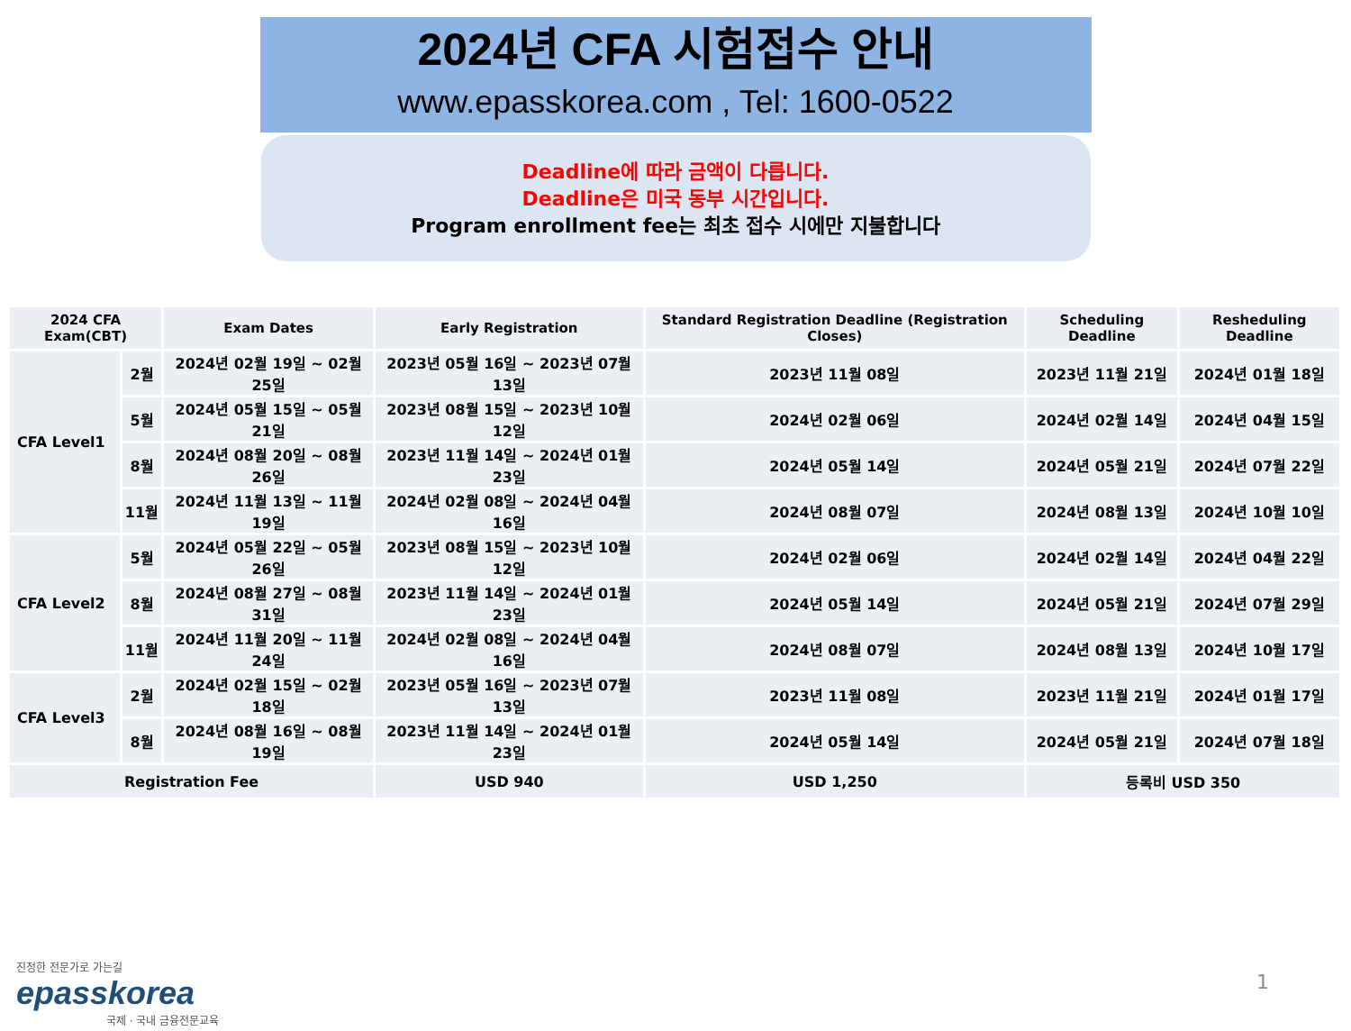2024년 CFA 시험접수 안내
www.epasskorea.com , Tel: 1600-0522
Deadline에 따라 금액이 다릅니다.
Deadline은 미국 동부 시간입니다.
Program enrollment fee는 최초 접수 시에만 지불합니다
| 2024 CFA Exam(CBT) | | Exam Dates | Early Registration | Standard Registration Deadline (Registration Closes) | Scheduling Deadline | Resheduling Deadline |
| --- | --- | --- | --- | --- | --- | --- |
| CFA Level1 | 2월 | 2024년 02월 19일 ~ 02월 25일 | 2023년 05월 16일 ~ 2023년 07월 13일 | 2023년 11월 08일 | 2023년 11월 21일 | 2024년 01월 18일 |
| | 5월 | 2024년 05월 15일 ~ 05월 21일 | 2023년 08월 15일 ~ 2023년 10월 12일 | 2024년 02월 06일 | 2024년 02월 14일 | 2024년 04월 15일 |
| | 8월 | 2024년 08월 20일 ~ 08월 26일 | 2023년 11월 14일 ~ 2024년 01월 23일 | 2024년 05월 14일 | 2024년 05월 21일 | 2024년 07월 22일 |
| | 11월 | 2024년 11월 13일 ~ 11월 19일 | 2024년 02월 08일 ~ 2024년 04월 16일 | 2024년 08월 07일 | 2024년 08월 13일 | 2024년 10월 10일 |
| CFA Level2 | 5월 | 2024년 05월 22일 ~ 05월 26일 | 2023년 08월 15일 ~ 2023년 10월 12일 | 2024년 02월 06일 | 2024년 02월 14일 | 2024년 04월 22일 |
| | 8월 | 2024년 08월 27일 ~ 08월 31일 | 2023년 11월 14일 ~ 2024년 01월 23일 | 2024년 05월 14일 | 2024년 05월 21일 | 2024년 07월 29일 |
| | 11월 | 2024년 11월 20일 ~ 11월 24일 | 2024년 02월 08일 ~ 2024년 04월 16일 | 2024년 08월 07일 | 2024년 08월 13일 | 2024년 10월 17일 |
| CFA Level3 | 2월 | 2024년 02월 15일 ~ 02월 18일 | 2023년 05월 16일 ~ 2023년 07월 13일 | 2023년 11월 08일 | 2023년 11월 21일 | 2024년 01월 17일 |
| | 8월 | 2024년 08월 16일 ~ 08월 19일 | 2023년 11월 14일 ~ 2024년 01월 23일 | 2024년 05월 14일 | 2024년 05월 21일 | 2024년 07월 18일 |
| Registration Fee | | | USD 940 | USD 1,250 | 등록비 USD 350 | |
진정한 전문가로 가는길
epasskorea
국제 · 국내 금융전문교육
1